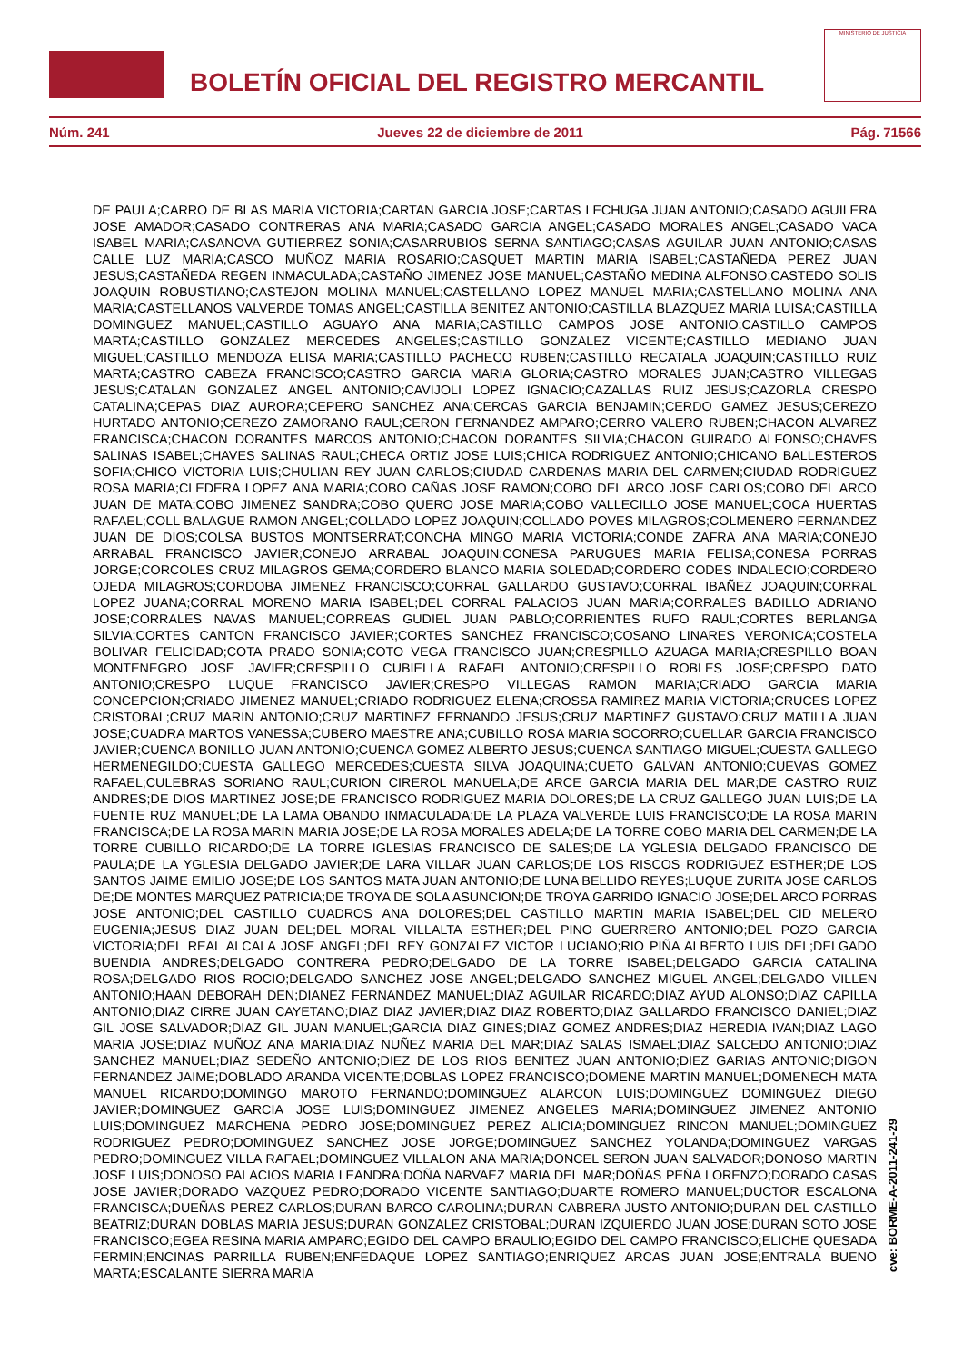BOLETÍN OFICIAL DEL REGISTRO MERCANTIL
MINISTERIO DE JUSTICIA
Núm. 241 Jueves 22 de diciembre de 2011 Pág. 71566
DE PAULA;CARRO DE BLAS MARIA VICTORIA;CARTAN GARCIA JOSE;CARTAS LECHUGA JUAN ANTONIO;CASADO AGUILERA JOSE AMADOR;CASADO CONTRERAS ANA MARIA;CASADO GARCIA ANGEL;CASADO MORALES ANGEL;CASADO VACA ISABEL MARIA;CASANOVA GUTIERREZ SONIA;CASARRUBIOS SERNA SANTIAGO;CASAS AGUILAR JUAN ANTONIO;CASAS CALLE LUZ MARIA;CASCO MUÑOZ MARIA ROSARIO;CASQUET MARTIN MARIA ISABEL;CASTAÑEDA PEREZ JUAN JESUS;CASTAÑEDA REGEN INMACULADA;CASTAÑO JIMENEZ JOSE MANUEL;CASTAÑO MEDINA ALFONSO;CASTEDO SOLIS JOAQUIN ROBUSTIANO;CASTEJON MOLINA MANUEL;CASTELLANO LOPEZ MANUEL MARIA;CASTELLANO MOLINA ANA MARIA;CASTELLANOS VALVERDE TOMAS ANGEL;CASTILLA BENITEZ ANTONIO;CASTILLA BLAZQUEZ MARIA LUISA;CASTILLA DOMINGUEZ MANUEL;CASTILLO AGUAYO ANA MARIA;CASTILLO CAMPOS JOSE ANTONIO;CASTILLO CAMPOS MARTA;CASTILLO GONZALEZ MERCEDES ANGELES;CASTILLO GONZALEZ VICENTE;CASTILLO MEDIANO JUAN MIGUEL;CASTILLO MENDOZA ELISA MARIA;CASTILLO PACHECO RUBEN;CASTILLO RECATALA JOAQUIN;CASTILLO RUIZ MARTA;CASTRO CABEZA FRANCISCO;CASTRO GARCIA MARIA GLORIA;CASTRO MORALES JUAN;CASTRO VILLEGAS JESUS;CATALAN GONZALEZ ANGEL ANTONIO;CAVIJOLI LOPEZ IGNACIO;CAZALLAS RUIZ JESUS;CAZORLA CRESPO CATALINA;CEPAS DIAZ AURORA;CEPERO SANCHEZ ANA;CERCAS GARCIA BENJAMIN;CERDO GAMEZ JESUS;CEREZO HURTADO ANTONIO;CEREZO ZAMORANO RAUL;CERON FERNANDEZ AMPARO;CERRO VALERO RUBEN;CHACON ALVAREZ FRANCISCA;CHACON DORANTES MARCOS ANTONIO;CHACON DORANTES SILVIA;CHACON GUIRADO ALFONSO;CHAVES SALINAS ISABEL;CHAVES SALINAS RAUL;CHECA ORTIZ JOSE LUIS;CHICA RODRIGUEZ ANTONIO;CHICANO BALLESTEROS SOFIA;CHICO VICTORIA LUIS;CHULIAN REY JUAN CARLOS;CIUDAD CARDENAS MARIA DEL CARMEN;CIUDAD RODRIGUEZ ROSA MARIA;CLEDERA LOPEZ ANA MARIA;COBO CAÑAS JOSE RAMON;COBO DEL ARCO JOSE CARLOS;COBO DEL ARCO JUAN DE MATA;COBO JIMENEZ SANDRA;COBO QUERO JOSE MARIA;COBO VALLECILLO JOSE MANUEL;COCA HUERTAS RAFAEL;COLL BALAGUE RAMON ANGEL;COLLADO LOPEZ JOAQUIN;COLLADO POVES MILAGROS;COLMENERO FERNANDEZ JUAN DE DIOS;COLSA BUSTOS MONTSERRAT;CONCHA MINGO MARIA VICTORIA;CONDE ZAFRA ANA MARIA;CONEJO ARRABAL FRANCISCO JAVIER;CONEJO ARRABAL JOAQUIN;CONESA PARUGUES MARIA FELISA;CONESA PORRAS JORGE;CORCOLES CRUZ MILAGROS GEMA;CORDERO BLANCO MARIA SOLEDAD;CORDERO CODES INDALECIO;CORDERO OJEDA MILAGROS;CORDOBA JIMENEZ FRANCISCO;CORRAL GALLARDO GUSTAVO;CORRAL IBAÑEZ JOAQUIN;CORRAL LOPEZ JUANA;CORRAL MORENO MARIA ISABEL;DEL CORRAL PALACIOS JUAN MARIA;CORRALES BADILLO ADRIANO JOSE;CORRALES NAVAS MANUEL;CORREAS GUDIEL JUAN PABLO;CORRIENTES RUFO RAUL;CORTES BERLANGA SILVIA;CORTES CANTON FRANCISCO JAVIER;CORTES SANCHEZ FRANCISCO;COSANO LINARES VERONICA;COSTELA BOLIVAR FELICIDAD;COTA PRADO SONIA;COTO VEGA FRANCISCO JUAN;CRESPILLO AZUAGA MARIA;CRESPILLO BOAN MONTENEGRO JOSE JAVIER;CRESPILLO CUBIELLA RAFAEL ANTONIO;CRESPILLO ROBLES JOSE;CRESPO DATO ANTONIO;CRESPO LUQUE FRANCISCO JAVIER;CRESPO VILLEGAS RAMON MARIA;CRIADO GARCIA MARIA CONCEPCION;CRIADO JIMENEZ MANUEL;CRIADO RODRIGUEZ ELENA;CROSSA RAMIREZ MARIA VICTORIA;CRUCES LOPEZ CRISTOBAL;CRUZ MARIN ANTONIO;CRUZ MARTINEZ FERNANDO JESUS;CRUZ MARTINEZ GUSTAVO;CRUZ MATILLA JUAN JOSE;CUADRA MARTOS VANESSA;CUBERO MAESTRE ANA;CUBILLO ROSA MARIA SOCORRO;CUELLAR GARCIA FRANCISCO JAVIER;CUENCA BONILLO JUAN ANTONIO;CUENCA GOMEZ ALBERTO JESUS;CUENCA SANTIAGO MIGUEL;CUESTA GALLEGO HERMENEGILDO;CUESTA GALLEGO MERCEDES;CUESTA SILVA JOAQUINA;CUETO GALVAN ANTONIO;CUEVAS GOMEZ RAFAEL;CULEBRAS SORIANO RAUL;CURION CIREROL MANUELA;DE ARCE GARCIA MARIA DEL MAR;DE CASTRO RUIZ ANDRES;DE DIOS MARTINEZ JOSE;DE FRANCISCO RODRIGUEZ MARIA DOLORES;DE LA CRUZ GALLEGO JUAN LUIS;DE LA FUENTE RUZ MANUEL;DE LA LAMA OBANDO INMACULADA;DE LA PLAZA VALVERDE LUIS FRANCISCO;DE LA ROSA MARIN FRANCISCA;DE LA ROSA MARIN MARIA JOSE;DE LA ROSA MORALES ADELA;DE LA TORRE COBO MARIA DEL CARMEN;DE LA TORRE CUBILLO RICARDO;DE LA TORRE IGLESIAS FRANCISCO DE SALES;DE LA YGLESIA DELGADO FRANCISCO DE PAULA;DE LA YGLESIA DELGADO JAVIER;DE LARA VILLAR JUAN CARLOS;DE LOS RISCOS RODRIGUEZ ESTHER;DE LOS SANTOS JAIME EMILIO JOSE;DE LOS SANTOS MATA JUAN ANTONIO;DE LUNA BELLIDO REYES;LUQUE ZURITA JOSE CARLOS DE;DE MONTES MARQUEZ PATRICIA;DE TROYA DE SOLA ASUNCION;DE TROYA GARRIDO IGNACIO JOSE;DEL ARCO PORRAS JOSE ANTONIO;DEL CASTILLO CUADROS ANA DOLORES;DEL CASTILLO MARTIN MARIA ISABEL;DEL CID MELERO EUGENIA;JESUS DIAZ JUAN DEL;DEL MORAL VILLALTA ESTHER;DEL PINO GUERRERO ANTONIO;DEL POZO GARCIA VICTORIA;DEL REAL ALCALA JOSE ANGEL;DEL REY GONZALEZ VICTOR LUCIANO;RIO PIÑA ALBERTO LUIS DEL;DELGADO BUENDIA ANDRES;DELGADO CONTRERA PEDRO;DELGADO DE LA TORRE ISABEL;DELGADO GARCIA CATALINA ROSA;DELGADO RIOS ROCIO;DELGADO SANCHEZ JOSE ANGEL;DELGADO SANCHEZ MIGUEL ANGEL;DELGADO VILLEN ANTONIO;HAAN DEBORAH DEN;DIANEZ FERNANDEZ MANUEL;DIAZ AGUILAR RICARDO;DIAZ AYUD ALONSO;DIAZ CAPILLA ANTONIO;DIAZ CIRRE JUAN CAYETANO;DIAZ DIAZ JAVIER;DIAZ DIAZ ROBERTO;DIAZ GALLARDO FRANCISCO DANIEL;DIAZ GIL JOSE SALVADOR;DIAZ GIL JUAN MANUEL;GARCIA DIAZ GINES;DIAZ GOMEZ ANDRES;DIAZ HEREDIA IVAN;DIAZ LAGO MARIA JOSE;DIAZ MUÑOZ ANA MARIA;DIAZ NUÑEZ MARIA DEL MAR;DIAZ SALAS ISMAEL;DIAZ SALCEDO ANTONIO;DIAZ SANCHEZ MANUEL;DIAZ SEDEÑO ANTONIO;DIEZ DE LOS RIOS BENITEZ JUAN ANTONIO;DIEZ GARIAS ANTONIO;DIGON FERNANDEZ JAIME;DOBLADO ARANDA VICENTE;DOBLAS LOPEZ FRANCISCO;DOMENE MARTIN MANUEL;DOMENECH MATA MANUEL RICARDO;DOMINGO MAROTO FERNANDO;DOMINGUEZ ALARCON LUIS;DOMINGUEZ DOMINGUEZ DIEGO JAVIER;DOMINGUEZ GARCIA JOSE LUIS;DOMINGUEZ JIMENEZ ANGELES MARIA;DOMINGUEZ JIMENEZ ANTONIO LUIS;DOMINGUEZ MARCHENA PEDRO JOSE;DOMINGUEZ PEREZ ALICIA;DOMINGUEZ RINCON MANUEL;DOMINGUEZ RODRIGUEZ PEDRO;DOMINGUEZ SANCHEZ JOSE JORGE;DOMINGUEZ SANCHEZ YOLANDA;DOMINGUEZ VARGAS PEDRO;DOMINGUEZ VILLA RAFAEL;DOMINGUEZ VILLALON ANA MARIA;DONCEL SERON JUAN SALVADOR;DONOSO MARTIN JOSE LUIS;DONOSO PALACIOS MARIA LEANDRA;DOÑA NARVAEZ MARIA DEL MAR;DOÑAS PEÑA LORENZO;DORADO CASAS JOSE JAVIER;DORADO VAZQUEZ PEDRO;DORADO VICENTE SANTIAGO;DUARTE ROMERO MANUEL;DUCTOR ESCALONA FRANCISCA;DUEÑAS PEREZ CARLOS;DURAN BARCO CAROLINA;DURAN CABRERA JUSTO ANTONIO;DURAN DEL CASTILLO BEATRIZ;DURAN DOBLAS MARIA JESUS;DURAN GONZALEZ CRISTOBAL;DURAN IZQUIERDO JUAN JOSE;DURAN SOTO JOSE FRANCISCO;EGEA RESINA MARIA AMPARO;EGIDO DEL CAMPO BRAULIO;EGIDO DEL CAMPO FRANCISCO;ELICHE QUESADA FERMIN;ENCINAS PARRILLA RUBEN;ENFEDAQUE LOPEZ SANTIAGO;ENRIQUEZ ARCAS JUAN JOSE;ENTRALA BUENO MARTA;ESCALANTE SIERRA MARIA
cve: BORME-A-2011-241-29